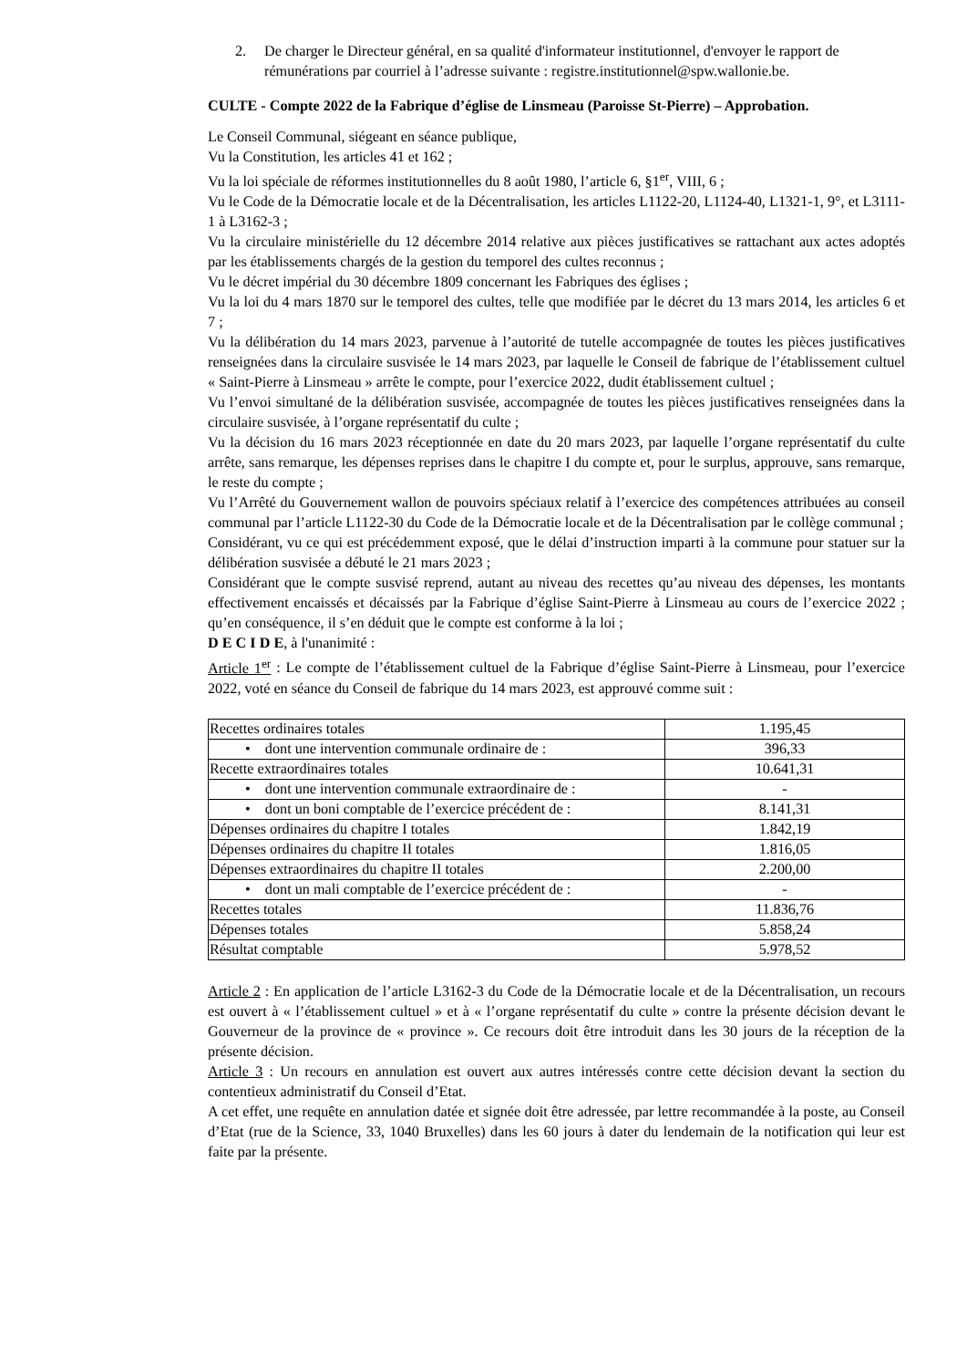2. De charger le Directeur général, en sa qualité d'informateur institutionnel, d'envoyer le rapport de rémunérations par courriel à l’adresse suivante : registre.institutionnel@spw.wallonie.be.
CULTE - Compte 2022 de la Fabrique d’église de Linsmeau (Paroisse St-Pierre) – Approbation.
Le Conseil Communal, siégeant en séance publique,
Vu la Constitution, les articles 41 et 162 ;
Vu la loi spéciale de réformes institutionnelles du 8 août 1980, l’article 6, §1<sup>er</sup>, VIII, 6 ;
Vu le Code de la Démocratie locale et de la Décentralisation, les articles L1122-20, L1124-40, L1321-1, 9°, et L3111-1 à L3162-3 ;
Vu la circulaire ministérielle du 12 décembre 2014 relative aux pièces justificatives se rattachant aux actes adoptés par les établissements chargés de la gestion du temporel des cultes reconnus ;
Vu le décret impérial du 30 décembre 1809 concernant les Fabriques des églises ;
Vu la loi du 4 mars 1870 sur le temporel des cultes, telle que modifiée par le décret du 13 mars 2014, les articles 6 et 7 ;
Vu la délibération du 14 mars 2023, parvenue à l’autorité de tutelle accompagnée de toutes les pièces justificatives renseignées dans la circulaire susvisée le 14 mars 2023, par laquelle le Conseil de fabrique de l’établissement cultuel « Saint-Pierre à Linsmeau » arrête le compte, pour l’exercice 2022, dudit établissement cultuel ;
Vu l’envoi simultané de la délibération susvisée, accompagnée de toutes les pièces justificatives renseignées dans la circulaire susvisée, à l’organe représentatif du culte ;
Vu la décision du 16 mars 2023 réceptionnée en date du 20 mars 2023, par laquelle l’organe représentatif du culte arrête, sans remarque, les dépenses reprises dans le chapitre I du compte et, pour le surplus, approuve, sans remarque, le reste du compte ;
Vu l’Arrêté du Gouvernement wallon de pouvoirs spéciaux relatif à l’exercice des compétences attribuées au conseil communal par l’article L1122-30 du Code de la Démocratie locale et de la Décentralisation par le collège communal ;
Considérant, vu ce qui est précédemment exposé, que le délai d’instruction imparti à la commune pour statuer sur la délibération susvisée a débuté le 21 mars 2023 ;
Considérant que le compte susvisé reprend, autant au niveau des recettes qu’au niveau des dépenses, les montants effectivement encaissés et décaissés par la Fabrique d’église Saint-Pierre à Linsmeau au cours de l’exercice 2022 ; qu’en conséquence, il s’en déduit que le compte est conforme à la loi ;
D E C I D E, à l'unanimité :
Article 1<sup>er</sup> : Le compte de l’établissement cultuel de la Fabrique d’église Saint-Pierre à Linsmeau, pour l’exercice 2022, voté en séance du Conseil de fabrique du 14 mars 2023, est approuvé comme suit :
| Recettes ordinaires totales | 1.195,45 |
| • dont une intervention communale ordinaire de : | 396,33 |
| Recette extraordinaires totales | 10.641,31 |
| • dont une intervention communale extraordinaire de : | - |
| • dont un boni comptable de l’exercice précédent de : | 8.141,31 |
| Dépenses ordinaires du chapitre I totales | 1.842,19 |
| Dépenses ordinaires du chapitre II totales | 1.816,05 |
| Dépenses extraordinaires du chapitre II totales | 2.200,00 |
| • dont un mali comptable de l’exercice précédent de : | - |
| Recettes totales | 11.836,76 |
| Dépenses totales | 5.858,24 |
| Résultat comptable | 5.978,52 |
Article 2 : En application de l’article L3162-3 du Code de la Démocratie locale et de la Décentralisation, un recours est ouvert à « l’établissement cultuel » et à « l’organe représentatif du culte » contre la présente décision devant le Gouverneur de la province de « province ». Ce recours doit être introduit dans les 30 jours de la réception de la présente décision.
Article 3 : Un recours en annulation est ouvert aux autres intéressés contre cette décision devant la section du contentieux administratif du Conseil d’Etat.
A cet effet, une requête en annulation datée et signée doit être adressée, par lettre recommandée à la poste, au Conseil d’Etat (rue de la Science, 33, 1040 Bruxelles) dans les 60 jours à dater du lendemain de la notification qui leur est faite par la présente.